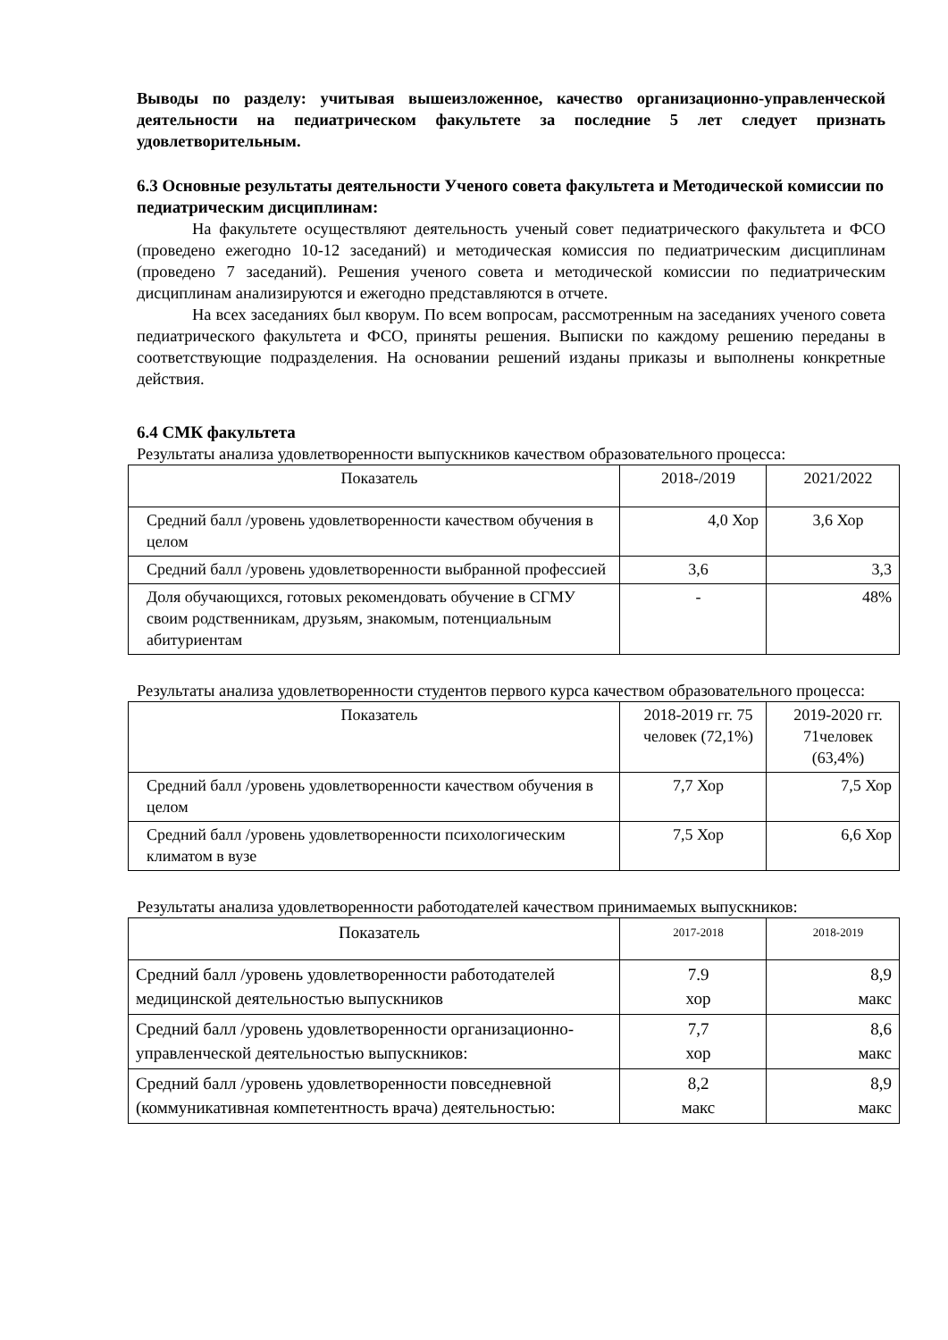Выводы по разделу: учитывая вышеизложенное, качество организационно-управленческой деятельности на педиатрическом факультете за последние 5 лет следует признать удовлетворительным.
6.3 Основные результаты деятельности Ученого совета факультета и Методической комиссии по педиатрическим дисциплинам:
На факультете осуществляют деятельность ученый совет педиатрического факультета и ФСО (проведено ежегодно 10-12 заседаний) и методическая комиссия по педиатрическим дисциплинам (проведено 7 заседаний). Решения ученого совета и методической комиссии по педиатрическим дисциплинам анализируются и ежегодно представляются в отчете.
На всех заседаниях был кворум. По всем вопросам, рассмотренным на заседаниях ученого совета педиатрического факультета и ФСО, приняты решения. Выписки по каждому решению переданы в соответствующие подразделения. На основании решений изданы приказы и выполнены конкретные действия.
6.4 СМК факультета
Результаты анализа удовлетворенности выпускников качеством образовательного процесса:
| Показатель | 2018-/2019 | 2021/2022 |
| --- | --- | --- |
| Средний балл /уровень удовлетворенности качеством обучения в целом | 4,0 Хор | 3,6 Хор |
| Средний балл /уровень удовлетворенности выбранной профессией | 3,6 | 3,3 |
| Доля обучающихся, готовых рекомендовать обучение в СГМУ своим родственникам, друзьям, знакомым, потенциальным абитуриентам | - | 48% |
Результаты анализа удовлетворенности студентов первого курса качеством образовательного процесса:
| Показатель | 2018-2019 гг. 75 человек (72,1%) | 2019-2020 гг. 71человек (63,4%) |
| --- | --- | --- |
| Средний балл /уровень удовлетворенности качеством обучения в целом | 7,7 Хор | 7,5 Хор |
| Средний балл /уровень удовлетворенности психологическим климатом в вузе | 7,5 Хор | 6,6 Хор |
Результаты анализа удовлетворенности работодателей качеством принимаемых выпускников:
| Показатель | 2017-2018 | 2018-2019 |
| --- | --- | --- |
| Средний балл /уровень удовлетворенности работодателей медицинской деятельностью выпускников | 7.9 хор | 8,9 макс |
| Средний балл /уровень удовлетворенности организационно-управленческой деятельностью выпускников: | 7,7 хор | 8,6 макс |
| Средний балл /уровень удовлетворенности повседневной (коммуникативная компетентность врача) деятельностью: | 8,2 макс | 8,9 макс |